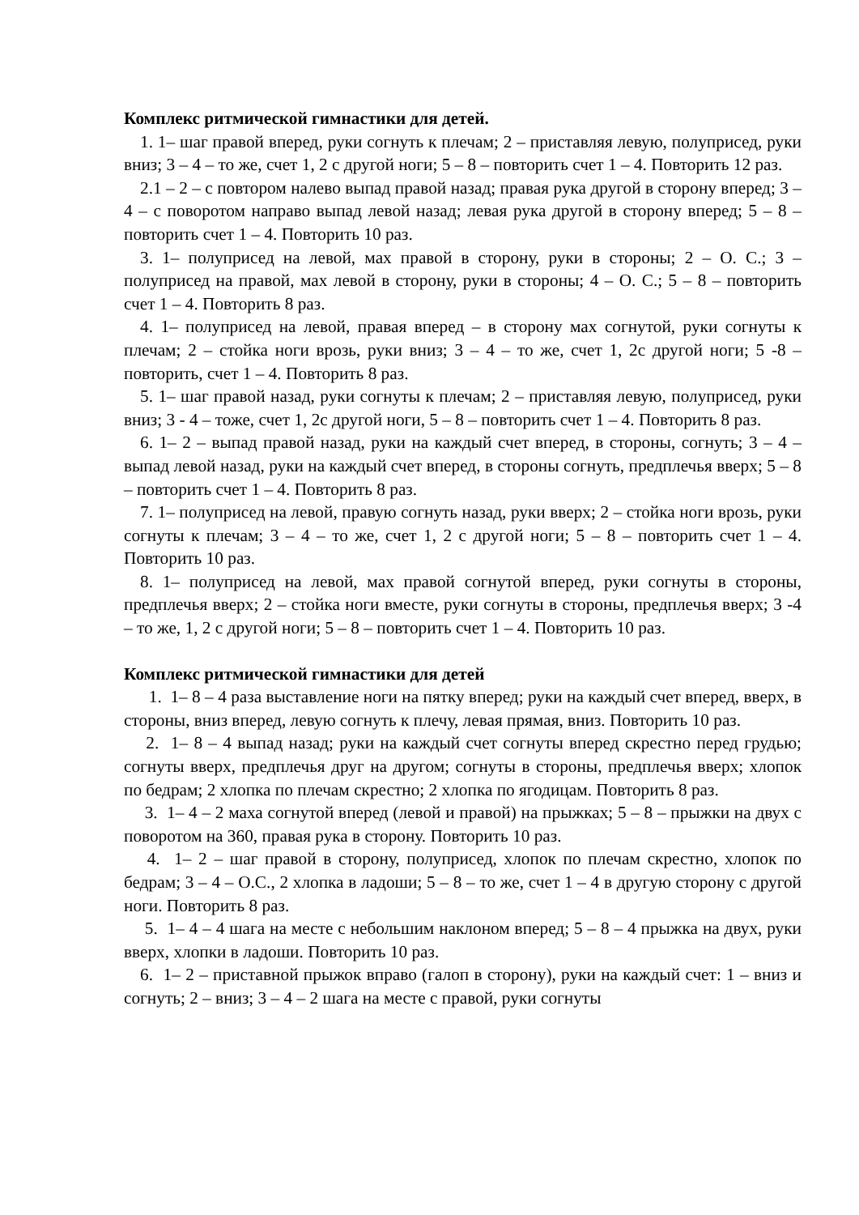Комплекс ритмической гимнастики для детей.
1. 1– шаг правой вперед, руки согнуть к плечам; 2 – приставляя левую, полуприсед, руки вниз; 3 – 4 – то же, счет 1, 2 с другой ноги; 5 – 8 – повторить счет 1 – 4. Повторить 12 раз.
2.1 – 2 – с повтором налево выпад правой назад; правая рука другой в сторону вперед; 3 – 4 – с поворотом направо выпад левой назад; левая рука другой в сторону вперед; 5 – 8 – повторить счет 1 – 4. Повторить 10 раз.
3. 1– полуприсед на левой, мах правой в сторону, руки в стороны; 2 – О. С.; 3 – полуприсед на правой, мах левой в сторону, руки в стороны; 4 – О. С.; 5 – 8 – повторить счет 1 – 4. Повторить 8 раз.
4. 1– полуприсед на левой, правая вперед – в сторону мах согнутой, руки согнуты к плечам; 2 – стойка ноги врозь, руки вниз; 3 – 4 – то же, счет 1, 2с другой ноги; 5 -8 – повторить, счет 1 – 4. Повторить 8 раз.
5. 1– шаг правой назад, руки согнуты к плечам; 2 – приставляя левую, полуприсед, руки вниз; 3 - 4 – тоже, счет 1, 2с другой ноги, 5 – 8 – повторить счет 1 – 4. Повторить 8 раз.
6. 1– 2 – выпад правой назад, руки на каждый счет вперед, в стороны, согнуть; 3 – 4 – выпад левой назад, руки на каждый счет вперед, в стороны согнуть, предплечья вверх; 5 – 8 – повторить счет 1 – 4. Повторить 8 раз.
7. 1– полуприсед на левой, правую согнуть назад, руки вверх; 2 – стойка ноги врозь, руки согнуты к плечам; 3 – 4 – то же, счет 1, 2 с другой ноги; 5 – 8 – повторить счет 1 – 4. Повторить 10 раз.
8. 1– полуприсед на левой, мах правой согнутой вперед, руки согнуты в стороны, предплечья вверх; 2 – стойка ноги вместе, руки согнуты в стороны, предплечья вверх; 3 -4 – то же, 1, 2 с другой ноги; 5 – 8 – повторить счет 1 – 4. Повторить 10 раз.
Комплекс ритмической гимнастики для детей
1. 1– 8 – 4 раза выставление ноги на пятку вперед; руки на каждый счет вперед, вверх, в стороны, вниз вперед, левую согнуть к плечу, левая прямая, вниз. Повторить 10 раз.
2. 1– 8 – 4 выпад назад; руки на каждый счет согнуты вперед скрестно перед грудью; согнуты вверх, предплечья друг на другом; согнуты в стороны, предплечья вверх; хлопок по бедрам; 2 хлопка по плечам скрестно; 2 хлопка по ягодицам. Повторить 8 раз.
3. 1– 4 – 2 маха согнутой вперед (левой и правой) на прыжках; 5 – 8 – прыжки на двух с поворотом на 360, правая рука в сторону. Повторить 10 раз.
4. 1– 2 – шаг правой в сторону, полуприсед, хлопок по плечам скрестно, хлопок по бедрам; 3 – 4 – О.С., 2 хлопка в ладоши; 5 – 8 – то же, счет 1 – 4 в другую сторону с другой ноги. Повторить 8 раз.
5. 1– 4 – 4 шага на месте с небольшим наклоном вперед; 5 – 8 – 4 прыжка на двух, руки вверх, хлопки в ладоши. Повторить 10 раз.
6. 1– 2 – приставной прыжок вправо (галоп в сторону), руки на каждый счет: 1 – вниз и согнуть; 2 – вниз; 3 – 4 – 2 шага на месте с правой, руки согнуты